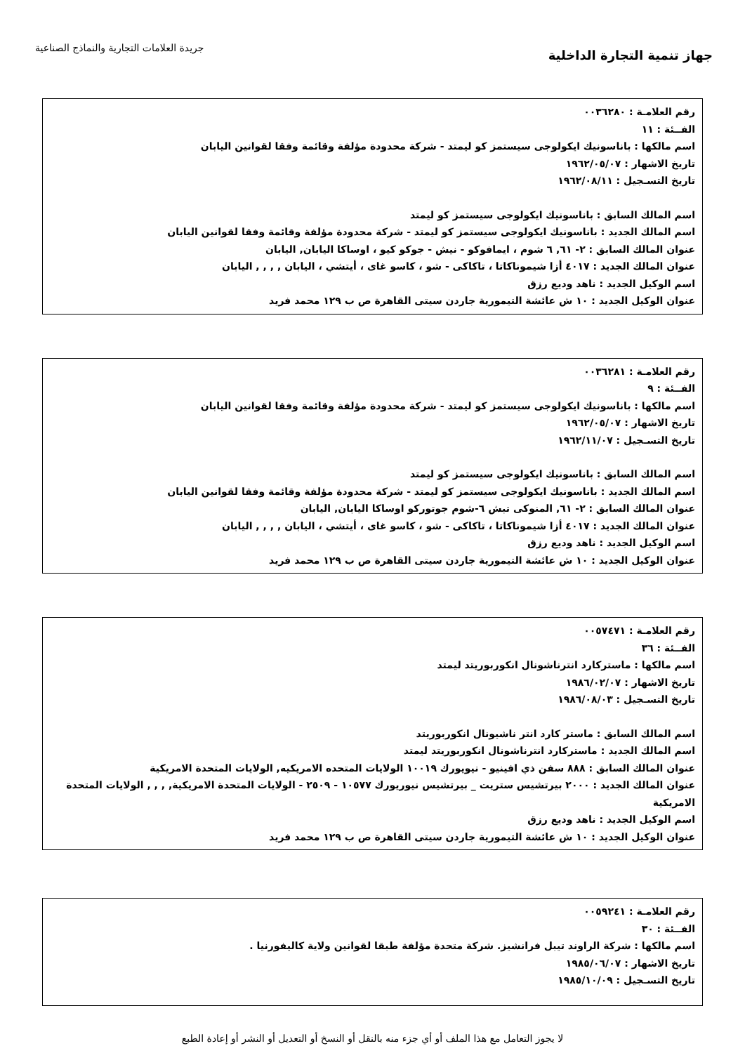جهاز تنمية التجارة الداخلية
جريدة العلامات التجارية والنماذج الصناعية
رقم العلامـة : ٠٠٣٦٢٨٠
الفــئة : ١١
اسم مالكها : باناسونيك ايكولوجى سيستمز كو ليمتد - شركة محدودة مؤلفة وقائمة وفقا لقوانين اليابان
تاريخ الاشهار : ١٩٦٢/٠٥/٠٧
تاريخ التسـجيل : ١٩٦٢/٠٨/١١
اسم المالك السابق : باناسونيك ايكولوجى سيستمز كو ليمتد
اسم المالك الجديد : باناسونيك ايكولوجى سيستمز كو ليمتد - شركة محدودة مؤلفة وقائمة وفقا لقوانين اليابان
عنوان المالك السابق : ٢- ٦١, ٦ شوم ، ايمافوكو - نيش - جوكو كيو ، اوساكا اليابان, اليابان
عنوان المالك الجديد : ٤٠١٧ أزا شيموناكاتا ، تاكاكى - شو ، كاسو غاى ، أيتشي ، اليابان , , , , اليابان
اسم الوكيل الجديد : ناهد وديع رزق
عنوان الوكيل الجديد : ١٠ ش عائشة التيمورية جاردن سيتى القاهرة ص ب ١٢٩ محمد فريد
رقم العلامـة : ٠٠٣٦٢٨١
الفــئة : ٩
اسم مالكها : باناسونيك ايكولوجى سيستمز كو ليمتد - شركة محدودة مؤلفة وقائمة وفقا لقوانين اليابان
تاريخ الاشهار : ١٩٦٢/٠٥/٠٧
تاريخ التسـجيل : ١٩٦٢/١١/٠٧
اسم المالك السابق : باناسونيك ايكولوجى سيستمز كو ليمتد
اسم المالك الجديد : باناسونيك ايكولوجى سيستمز كو ليمتد - شركة محدودة مؤلفة وقائمة وفقا لقوانين اليابان
عنوان المالك السابق : ٢- ٦١, المنوكى تبش ٦-شوم جوتوركو اوساكا اليابان, اليابان
عنوان المالك الجديد : ٤٠١٧ أزا شيموناكاتا ، تاكاكى - شو ، كاسو غاى ، أيتشي ، اليابان , , , , اليابان
اسم الوكيل الجديد : ناهد وديع رزق
عنوان الوكيل الجديد : ١٠ ش عائشة التيمورية جاردن سيتى القاهرة ص ب ١٢٩ محمد فريد
رقم العلامـة : ٠٠٥٧٤٧١
الفــئة : ٣٦
اسم مالكها : ماستركارد انترناشونال انكوربوريتد ليمتد
تاريخ الاشهار : ١٩٨٦/٠٢/٠٧
تاريخ التسـجيل : ١٩٨٦/٠٨/٠٣
اسم المالك السابق : ماستر كارد انتر ناشيونال انكوربوريتد
اسم المالك الجديد : ماستركارد انترناشونال انكوربوريتد ليمتد
عنوان المالك السابق : ٨٨٨ سفن ذي افينيو - نيويورك ١٠٠١٩ الولايات المتحده الامريكيه, الولايات المتحدة الامريكية
عنوان المالك الجديد : ٢٠٠٠ بيرتشيس ستريت _ بيرتشيس نيوريورك ١٠٥٧٧ - ٢٥٠٩ - الولايات المتحدة الامريكية, , , , الولايات المتحدة الامريكية
اسم الوكيل الجديد : ناهد وديع رزق
عنوان الوكيل الجديد : ١٠ ش عائشة التيمورية جاردن سيتى القاهرة ص ب ١٢٩ محمد فريد
رقم العلامـة : ٠٠٥٩٢٤١
الفــئة : ٣٠
اسم مالكها : شركة الراوند تيبل فرانشيز. شركة متحدة مؤلفة طبقا لقوانين ولاية كاليفورنيا .
تاريخ الاشهار : ١٩٨٥/٠٦/٠٧
تاريخ التسـجيل : ١٩٨٥/١٠/٠٩
لا يجوز التعامل مع هذا الملف أو أي جزء منه بالنقل أو النسخ أو التعديل أو النشر أو إعادة الطبع